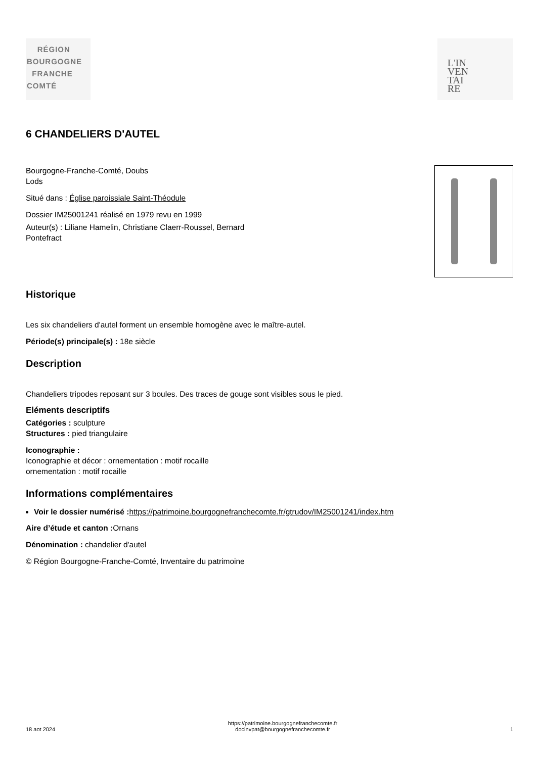RÉGION
BOURGOGNE
FRANCHE
COMTÉ
L'IN
VEN
TAI
RE
6 CHANDELIERS D'AUTEL
Bourgogne-Franche-Comté, Doubs
Lods
Situé dans : Église paroissiale Saint-Théodule
Dossier IM25001241 réalisé en 1979 revu en 1999
Auteur(s) : Liliane Hamelin, Christiane Claerr-Roussel, Bernard
Pontefract
Historique
Les six chandeliers d'autel forment un ensemble homogène avec le maître-autel.
Période(s) principale(s) : 18e siècle
Description
Chandeliers tripodes reposant sur 3 boules. Des traces de gouge sont visibles sous le pied.
Eléments descriptifs
Catégories : sculpture
Structures : pied triangulaire
Iconographie :
Iconographie et décor : ornementation : motif rocaille
ornementation : motif rocaille
Informations complémentaires
Voir le dossier numérisé : https://patrimoine.bourgognefranchecomte.fr/gtrudov/IM25001241/index.htm
Aire d’étude et canton : Ornans
Dénomination : chandelier d'autel
© Région Bourgogne-Franche-Comté, Inventaire du patrimoine
18 aot 2024
https://patrimoine.bourgognefranchecomte.fr
docinvpat@bourgognefranchecomte.fr
1